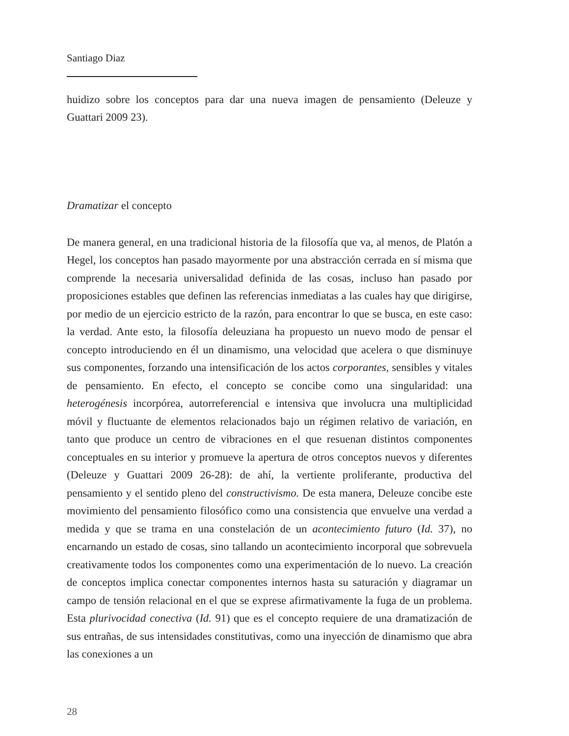Santiago Diaz
huidizo sobre los conceptos para dar una nueva imagen de pensamiento (Deleuze y Guattari 2009 23).
Dramatizar el concepto
De manera general, en una tradicional historia de la filosofía que va, al menos, de Platón a Hegel, los conceptos han pasado mayormente por una abstracción cerrada en sí misma que comprende la necesaria universalidad definida de las cosas, incluso han pasado por proposiciones estables que definen las referencias inmediatas a las cuales hay que dirigirse, por medio de un ejercicio estricto de la razón, para encontrar lo que se busca, en este caso: la verdad. Ante esto, la filosofía deleuziana ha propuesto un nuevo modo de pensar el concepto introduciendo en él un dinamismo, una velocidad que acelera o que disminuye sus componentes, forzando una intensificación de los actos corporantes, sensibles y vitales de pensamiento. En efecto, el concepto se concibe como una singularidad: una heterogénesis incorpórea, autorreferencial e intensiva que involucra una multiplicidad móvil y fluctuante de elementos relacionados bajo un régimen relativo de variación, en tanto que produce un centro de vibraciones en el que resuenan distintos componentes conceptuales en su interior y promueve la apertura de otros conceptos nuevos y diferentes (Deleuze y Guattari 2009 26-28): de ahí, la vertiente proliferante, productiva del pensamiento y el sentido pleno del constructivismo. De esta manera, Deleuze concibe este movimiento del pensamiento filosófico como una consistencia que envuelve una verdad a medida y que se trama en una constelación de un acontecimiento futuro (Id. 37), no encarnando un estado de cosas, sino tallando un acontecimiento incorporal que sobrevuela creativamente todos los componentes como una experimentación de lo nuevo. La creación de conceptos implica conectar componentes internos hasta su saturación y diagramar un campo de tensión relacional en el que se exprese afirmativamente la fuga de un problema. Esta plurivocidad conectiva (Id. 91) que es el concepto requiere de una dramatización de sus entrañas, de sus intensidades constitutivas, como una inyección de dinamismo que abra las conexiones a un
28